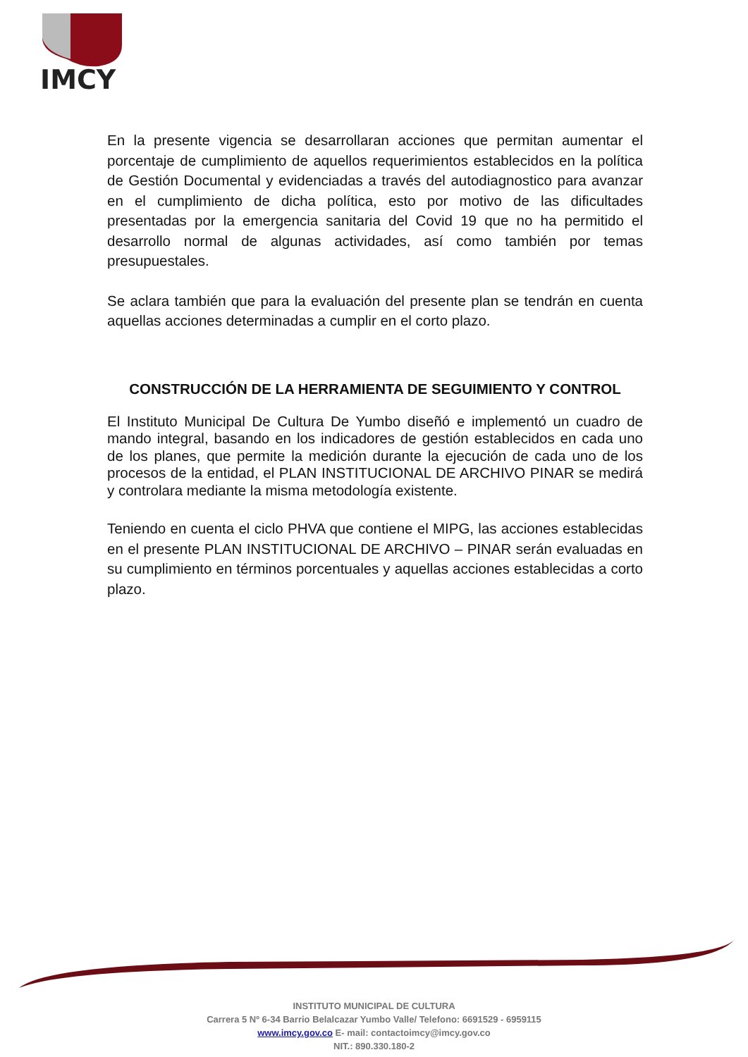IMCY
En la presente vigencia se desarrollaran acciones que permitan aumentar el porcentaje de cumplimiento de aquellos requerimientos establecidos en la política de Gestión Documental y evidenciadas a través del autodiagnostico para avanzar en el cumplimiento de dicha política, esto por motivo de las dificultades presentadas por la emergencia sanitaria del Covid 19 que no ha permitido el desarrollo normal de algunas actividades, así como también por temas presupuestales.
Se aclara también que para la evaluación del presente plan se tendrán en cuenta aquellas acciones determinadas a cumplir en el corto plazo.
CONSTRUCCIÓN DE LA HERRAMIENTA DE SEGUIMIENTO Y CONTROL
El Instituto Municipal De Cultura De Yumbo diseñó e implementó un cuadro de mando integral, basando en los indicadores de gestión establecidos en cada uno de los planes, que permite la medición durante la ejecución de cada uno de los procesos de la entidad, el PLAN INSTITUCIONAL DE ARCHIVO PINAR se medirá y controlara mediante la misma metodología existente.
Teniendo en cuenta el ciclo PHVA que contiene el MIPG, las acciones establecidas en el presente PLAN INSTITUCIONAL DE ARCHIVO – PINAR serán evaluadas en su cumplimiento en términos porcentuales y aquellas acciones establecidas a corto plazo.
INSTITUTO MUNICIPAL DE CULTURA
Carrera 5 Nº 6-34 Barrio Belalcazar Yumbo Valle/ Telefono: 6691529 - 6959115
www.imcy.gov.co E- mail: contactoimcy@imcy.gov.co
NIT.: 890.330.180-2